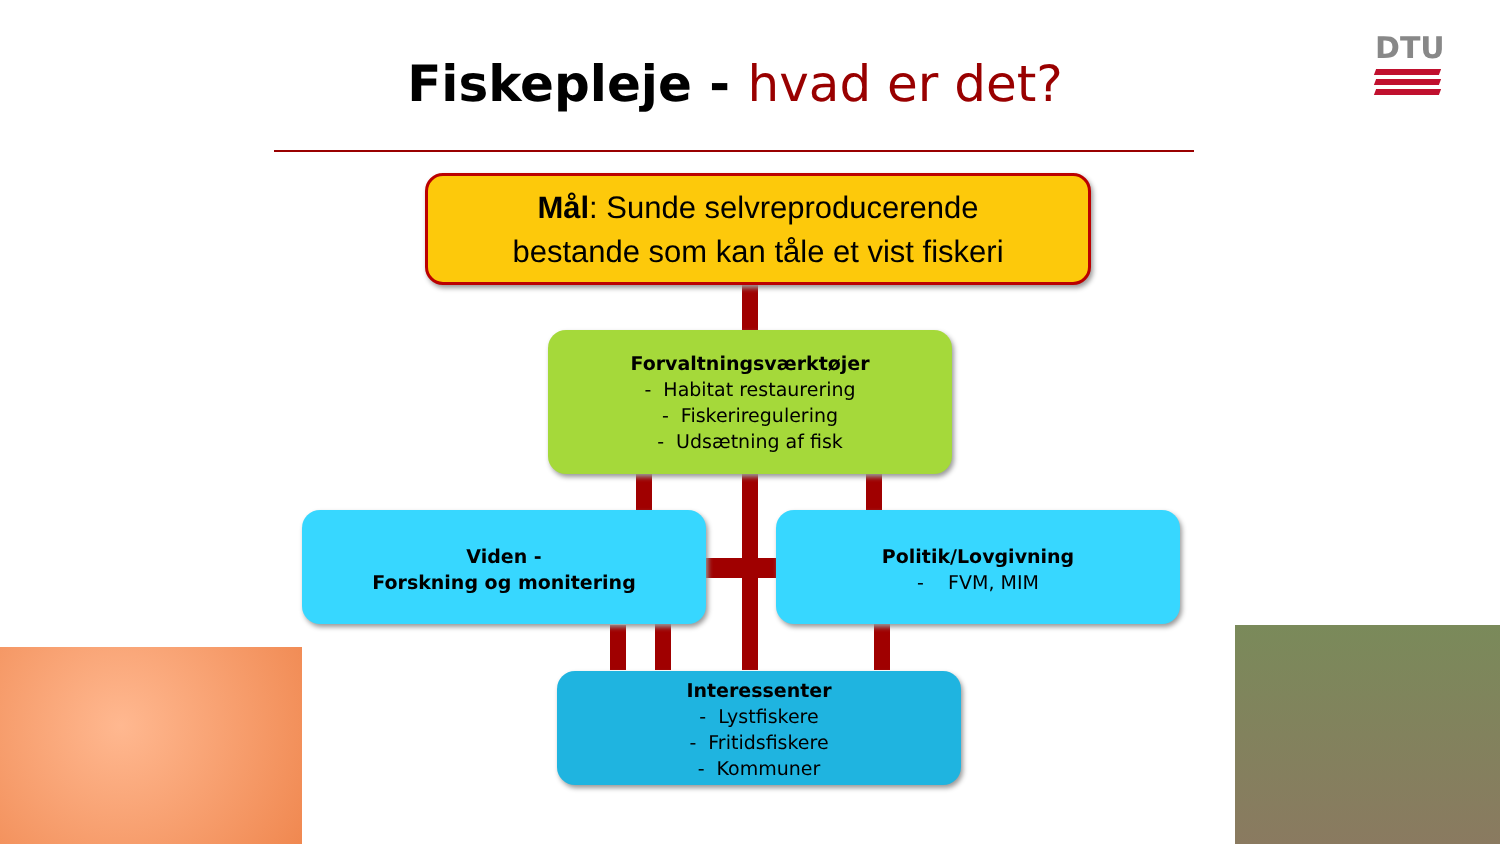Fiskepleje - hvad er det?
DTU
Mål: Sunde selvreproducerende
bestande som kan tåle et vist fiskeri
Forvaltningsværktøjer
- Habitat restaurering
- Fiskeriregulering
- Udsætning af fisk
Viden -
Forskning og monitering
Politik/Lovgivning
- FVM, MIM
Interessenter
- Lystfiskere
- Fritidsfiskere
- Kommuner